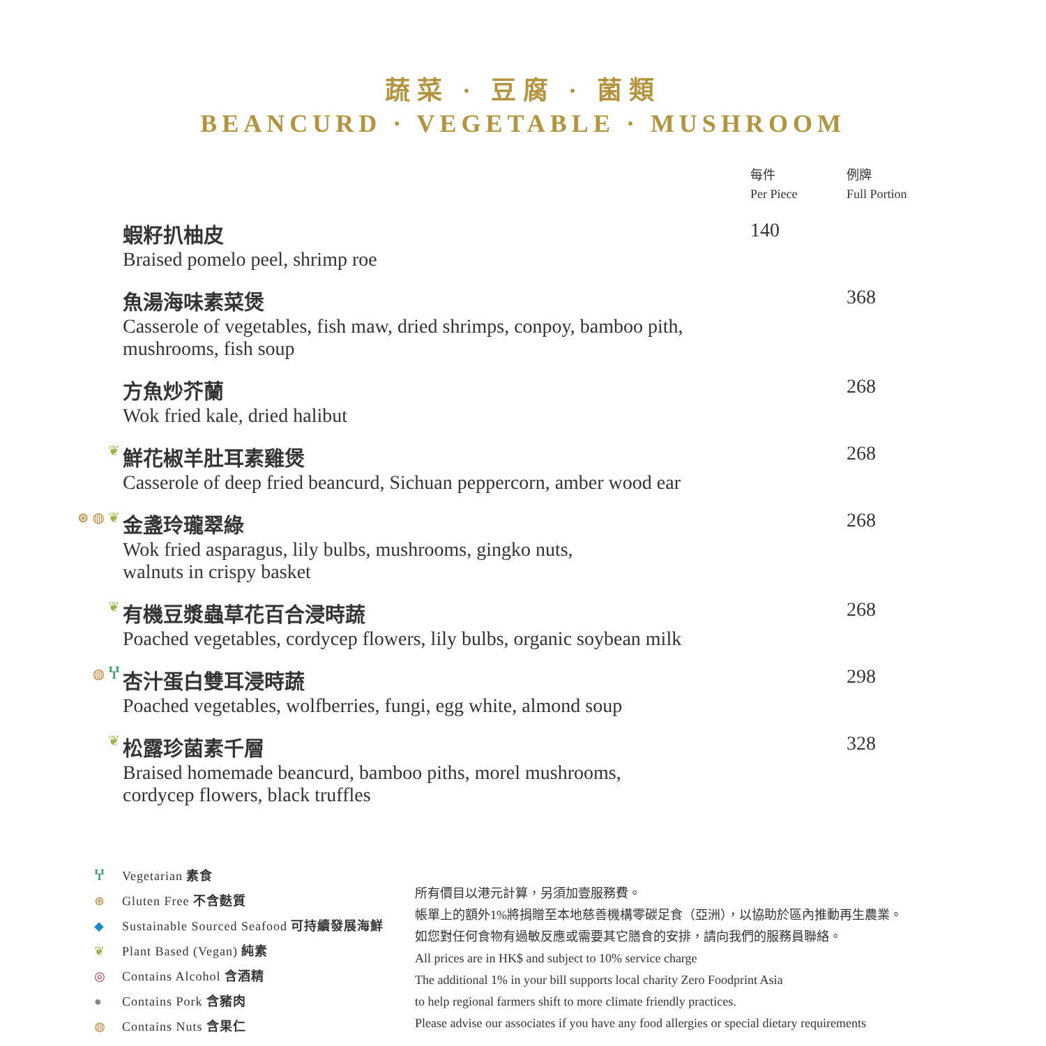蔬菜 · 豆腐 · 菌類
BEANCURD · VEGETABLE · MUSHROOM
| | | 每件 Per Piece | 例牌 Full Portion |
| | 蝦籽扒柚皮 Braised pomelo peel, shrimp roe | 140 | |
| | 魚湯海味素菜煲 Casserole of vegetables, fish maw, dried shrimps, conpoy, bamboo pith, mushrooms, fish soup | | 368 |
| | 方魚炒芥蘭 Wok fried kale, dried halibut | | 268 |
| ❦ | 鮮花椒羊肚耳素雞煲 Casserole of deep fried beancurd, Sichuan peppercorn, amber wood ear | | 268 |
| ⊛ ◍ ❦ | 金盞玲瓏翠綠 Wok fried asparagus, lily bulbs, mushrooms, gingko nuts, walnuts in crispy basket | | 268 |
| ❦ | 有機豆漿蟲草花百合浸時蔬 Poached vegetables, cordycep flowers, lily bulbs, organic soybean milk | | 268 |
| ◍ Ⴤ | 杏汁蛋白雙耳浸時蔬 Poached vegetables, wolfberries, fungi, egg white, almond soup | | 298 |
| ❦ | 松露珍菌素千層 Braised homemade beancurd, bamboo piths, morel mushrooms, cordycep flowers, black truffles | | 328 |
Ⴤ Vegetarian 素食
⊛ Gluten Free 不含麩質
◆ Sustainable Sourced Seafood 可持續發展海鮮
❦ Plant Based (Vegan) 純素
◎ Contains Alcohol 含酒精
● Contains Pork 含豬肉
◍ Contains Nuts 含果仁
所有價目以港元計算，另須加壹服務費。
帳單上的額外1%將捐贈至本地慈善機構零碳足食（亞洲），以協助於區內推動再生農業。
如您對任何食物有過敏反應或需要其它膳食的安排，請向我們的服務員聯絡。
All prices are in HK$ and subject to 10% service charge
The additional 1% in your bill supports local charity Zero Foodprint Asia
to help regional farmers shift to more climate friendly practices.
Please advise our associates if you have any food allergies or special dietary requirements